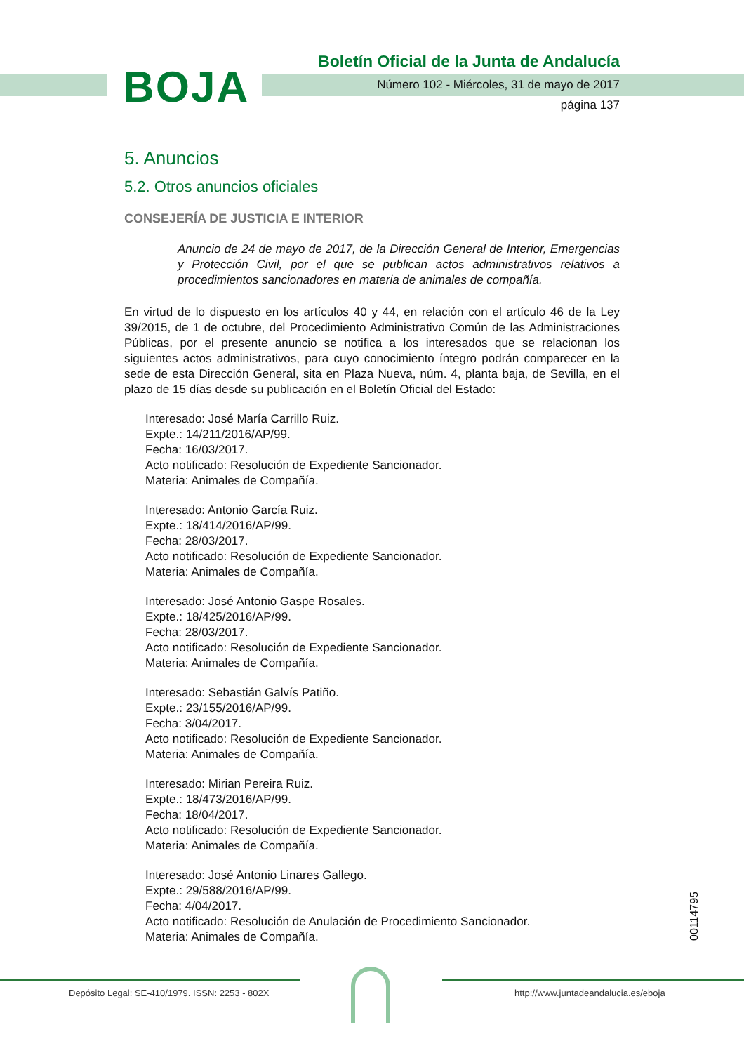BOJA
Boletín Oficial de la Junta de Andalucía
Número 102 - Miércoles, 31 de mayo de 2017
página 137
5. Anuncios
5.2. Otros anuncios oficiales
CONSEJERÍA DE JUSTICIA E INTERIOR
Anuncio de 24 de mayo de 2017, de la Dirección General de Interior, Emergencias y Protección Civil, por el que se publican actos administrativos relativos a procedimientos sancionadores en materia de animales de compañía.
En virtud de lo dispuesto en los artículos 40 y 44, en relación con el artículo 46 de la Ley 39/2015, de 1 de octubre, del Procedimiento Administrativo Común de las Administraciones Públicas, por el presente anuncio se notifica a los interesados que se relacionan los siguientes actos administrativos, para cuyo conocimiento íntegro podrán comparecer en la sede de esta Dirección General, sita en Plaza Nueva, núm. 4, planta baja, de Sevilla, en el plazo de 15 días desde su publicación en el Boletín Oficial del Estado:
Interesado: José María Carrillo Ruiz.
Expte.: 14/211/2016/AP/99.
Fecha: 16/03/2017.
Acto notificado: Resolución de Expediente Sancionador.
Materia: Animales de Compañía.
Interesado: Antonio García Ruiz.
Expte.: 18/414/2016/AP/99.
Fecha: 28/03/2017.
Acto notificado: Resolución de Expediente Sancionador.
Materia: Animales de Compañía.
Interesado: José Antonio Gaspe Rosales.
Expte.: 18/425/2016/AP/99.
Fecha: 28/03/2017.
Acto notificado: Resolución de Expediente Sancionador.
Materia: Animales de Compañía.
Interesado: Sebastián Galvís Patiño.
Expte.: 23/155/2016/AP/99.
Fecha: 3/04/2017.
Acto notificado: Resolución de Expediente Sancionador.
Materia: Animales de Compañía.
Interesado: Mirian Pereira Ruiz.
Expte.: 18/473/2016/AP/99.
Fecha: 18/04/2017.
Acto notificado: Resolución de Expediente Sancionador.
Materia: Animales de Compañía.
Interesado: José Antonio Linares Gallego.
Expte.: 29/588/2016/AP/99.
Fecha: 4/04/2017.
Acto notificado: Resolución de Anulación de Procedimiento Sancionador.
Materia: Animales de Compañía.
00114795
Depósito Legal: SE-410/1979. ISSN: 2253 - 802X
http://www.juntadeandalucia.es/eboja